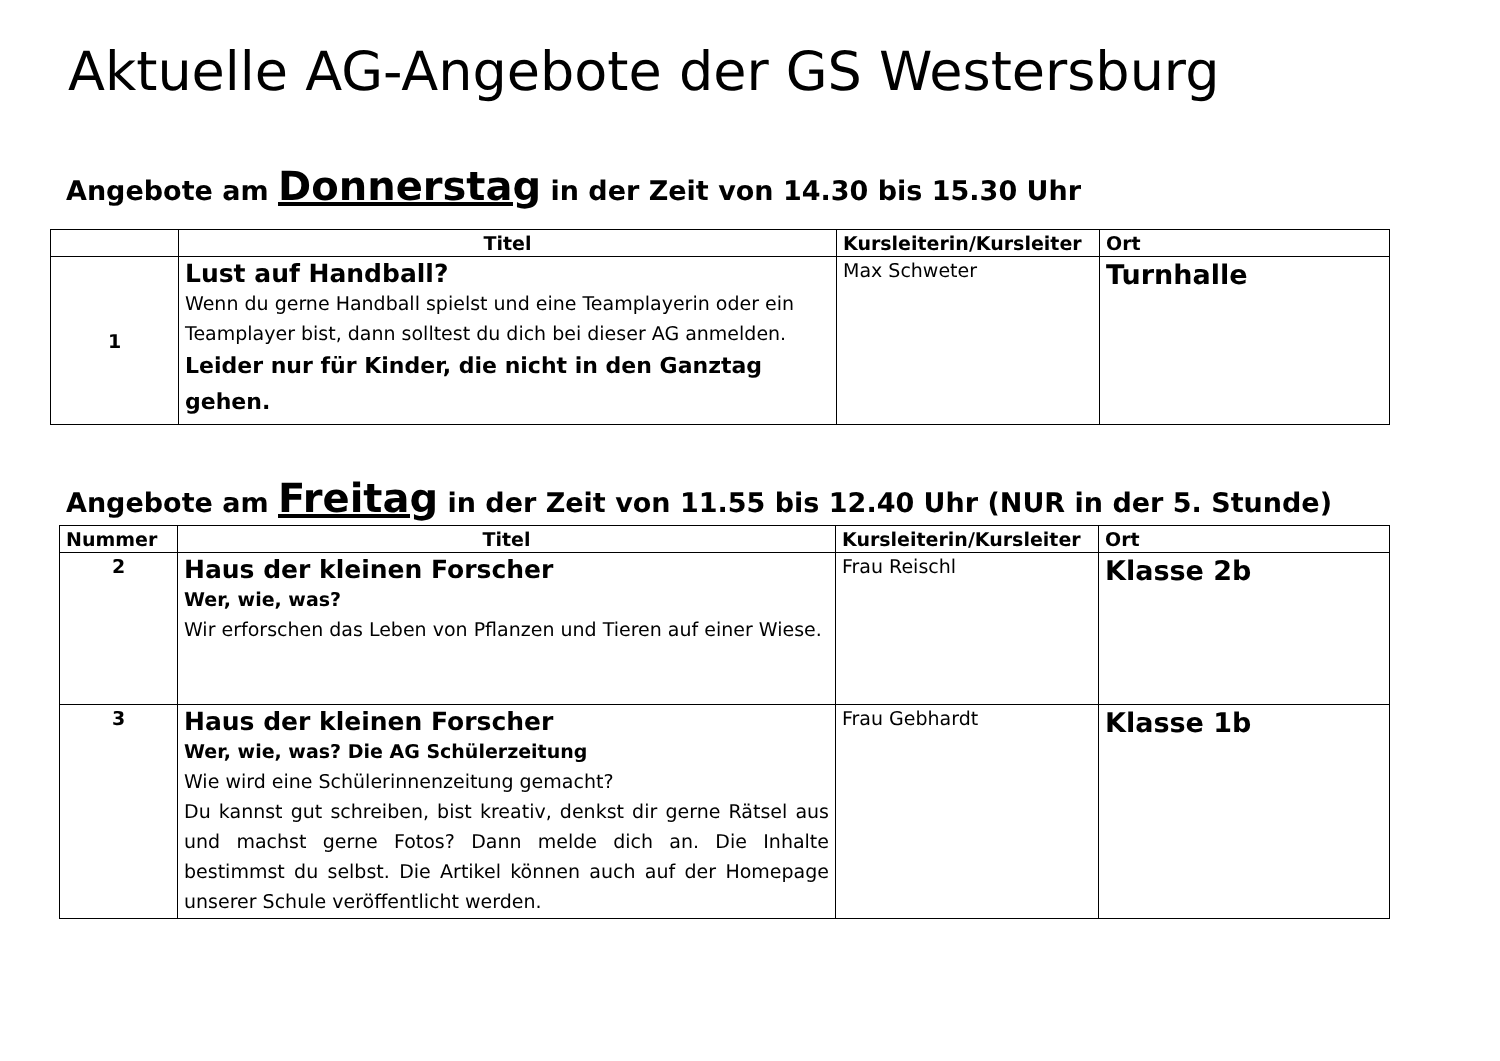Aktuelle AG-Angebote der GS Westersburg
Angebote am Donnerstag in der Zeit von 14.30 bis 15.30 Uhr
| | Titel | Kursleiterin/Kursleiter | Ort |
| --- | --- | --- | --- |
| 1 | Lust auf Handball? Wenn du gerne Handball spielst und eine Teamplayerin oder ein Teamplayer bist, dann solltest du dich bei dieser AG anmelden. Leider nur für Kinder, die nicht in den Ganztag gehen. | Max Schweter | Turnhalle |
Angebote am Freitag in der Zeit von 11.55 bis 12.40 Uhr (NUR in der 5. Stunde)
| Nummer | Titel | Kursleiterin/Kursleiter | Ort |
| --- | --- | --- | --- |
| 2 | Haus der kleinen Forscher Wer, wie, was? Wir erforschen das Leben von Pflanzen und Tieren auf einer Wiese. | Frau Reischl | Klasse 2b |
| 3 | Haus der kleinen Forscher Wer, wie, was? Die AG Schülerzeitung Wie wird eine Schülerinnenzeitung gemacht? Du kannst gut schreiben, bist kreativ, denkst dir gerne Rätsel aus und machst gerne Fotos? Dann melde dich an. Die Inhalte bestimmst du selbst. Die Artikel können auch auf der Homepage unserer Schule veröffentlicht werden. | Frau Gebhardt | Klasse 1b |